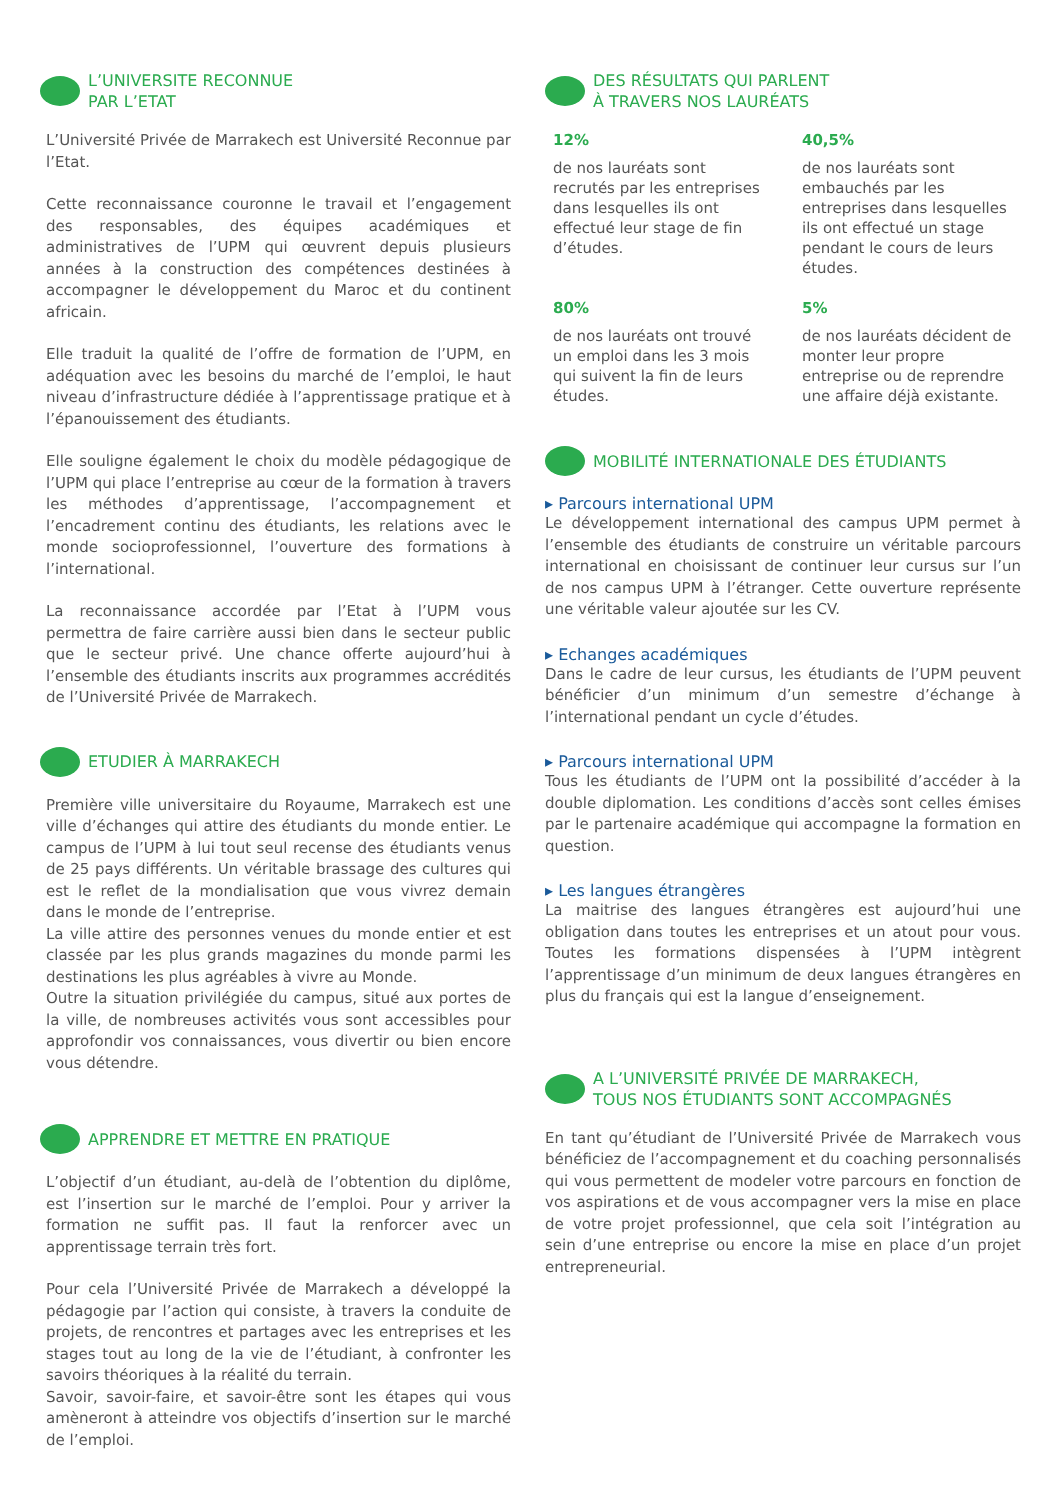L’UNIVERSITE RECONNUE
PAR L’ETAT
L’Université Privée de Marrakech est Université Reconnue par l’Etat.
Cette reconnaissance couronne le travail et l’engagement des responsables, des équipes académiques et administratives de l’UPM qui œuvrent depuis plusieurs années à la construction des compétences destinées à accompagner le développement du Maroc et du continent africain.
Elle traduit la qualité de l’offre de formation de l’UPM, en adéquation avec les besoins du marché de l’emploi, le haut niveau d’infrastructure dédiée à l’apprentissage pratique et à l’épanouissement des étudiants.
Elle souligne également le choix du modèle pédagogique de l’UPM qui place l’entreprise au cœur de la formation à travers les méthodes d’apprentissage, l’accompagnement et l’encadrement continu des étudiants, les relations avec le monde socioprofessionnel, l’ouverture des formations à l’international.
La reconnaissance accordée par l’Etat à l’UPM vous permettra de faire carrière aussi bien dans le secteur public que le secteur privé. Une chance offerte aujourd’hui à l’ensemble des étudiants inscrits aux programmes accrédités de l’Université Privée de Marrakech.
ETUDIER À MARRAKECH
Première ville universitaire du Royaume, Marrakech est une ville d’échanges qui attire des étudiants du monde entier. Le campus de l’UPM à lui tout seul recense des étudiants venus de 25 pays différents. Un véritable brassage des cultures qui est le reflet de la mondialisation que vous vivrez demain dans le monde de l’entreprise.
La ville attire des personnes venues du monde entier et est classée par les plus grands magazines du monde parmi les destinations les plus agréables à vivre au Monde.
Outre la situation privilégiée du campus, situé aux portes de la ville, de nombreuses activités vous sont accessibles pour approfondir vos connaissances, vous divertir ou bien encore vous détendre.
APPRENDRE ET METTRE EN PRATIQUE
L’objectif d’un étudiant, au-delà de l’obtention du diplôme, est l’insertion sur le marché de l’emploi. Pour y arriver la formation ne suffit pas. Il faut la renforcer avec un apprentissage terrain très fort.
Pour cela l’Université Privée de Marrakech a développé la pédagogie par l’action qui consiste, à travers la conduite de projets, de rencontres et partages avec les entreprises et les stages tout au long de la vie de l’étudiant, à confronter les savoirs théoriques à la réalité du terrain.
Savoir, savoir-faire, et savoir-être sont les étapes qui vous amèneront à atteindre vos objectifs d’insertion sur le marché de l’emploi.
DES RÉSULTATS QUI PARLENT
À TRAVERS NOS LAURÉATS
12%
de nos lauréats sont recrutés par les entreprises dans lesquelles ils ont effectué leur stage de fin d’études.
40,5%
de nos lauréats sont embauchés par les entreprises dans lesquelles ils ont effectué un stage pendant le cours de leurs études.
80%
de nos lauréats ont trouvé un emploi dans les 3 mois qui suivent la fin de leurs études.
5%
de nos lauréats décident de monter leur propre entreprise ou de reprendre une affaire déjà existante.
MOBILITÉ INTERNATIONALE DES ÉTUDIANTS
▸ Parcours international UPM
Le développement international des campus UPM permet à l’ensemble des étudiants de construire un véritable parcours international en choisissant de continuer leur cursus sur l’un de nos campus UPM à l’étranger. Cette ouverture représente une véritable valeur ajoutée sur les CV.
▸ Echanges académiques
Dans le cadre de leur cursus, les étudiants de l’UPM peuvent bénéficier d’un minimum d’un semestre d’échange à l’international pendant un cycle d’études.
▸ Parcours international UPM
Tous les étudiants de l’UPM ont la possibilité d’accéder à la double diplomation. Les conditions d’accès sont celles émises par le partenaire académique qui accompagne la formation en question.
▸ Les langues étrangères
La maitrise des langues étrangères est aujourd’hui une obligation dans toutes les entreprises et un atout pour vous. Toutes les formations dispensées à l’UPM intègrent l’apprentissage d’un minimum de deux langues étrangères en plus du français qui est la langue d’enseignement.
A L’UNIVERSITÉ PRIVÉE DE MARRAKECH,
TOUS NOS ÉTUDIANTS SONT ACCOMPAGNÉS
En tant qu’étudiant de l’Université Privée de Marrakech vous bénéficiez de l’accompagnement et du coaching personnalisés qui vous permettent de modeler votre parcours en fonction de vos aspirations et de vous accompagner vers la mise en place de votre projet professionnel, que cela soit l’intégration au sein d’une entreprise ou encore la mise en place d’un projet entrepreneurial.